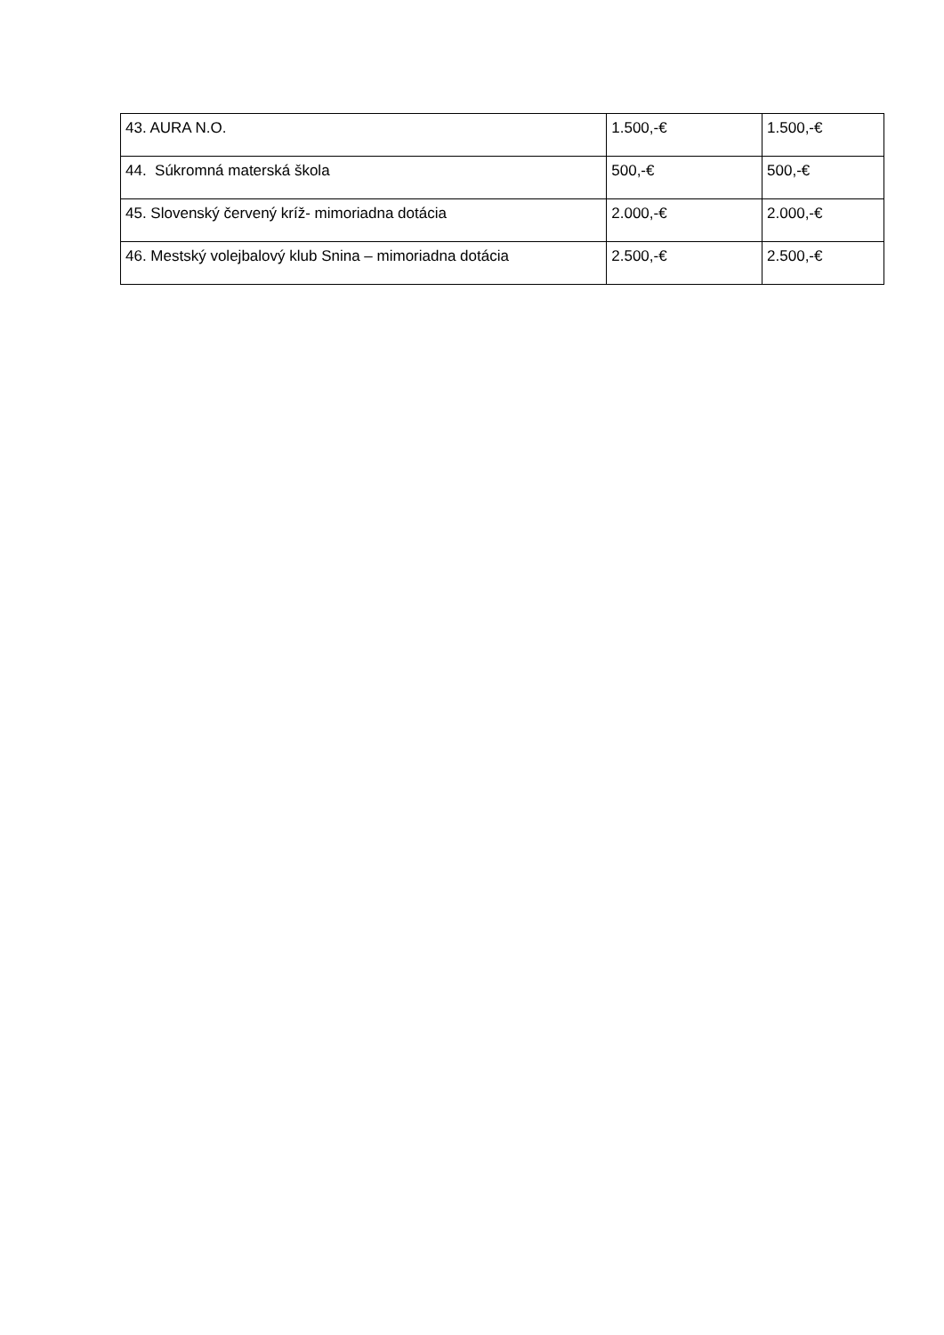| 43. AURA N.O. | 1.500,-€ | 1.500,-€ |
| 44. Súkromná materská škola | 500,-€ | 500,-€ |
| 45. Slovenský červený kríž- mimoriadna dotácia | 2.000,-€ | 2.000,-€ |
| 46. Mestský volejbalový klub Snina – mimoriadna dotácia | 2.500,-€ | 2.500,-€ |